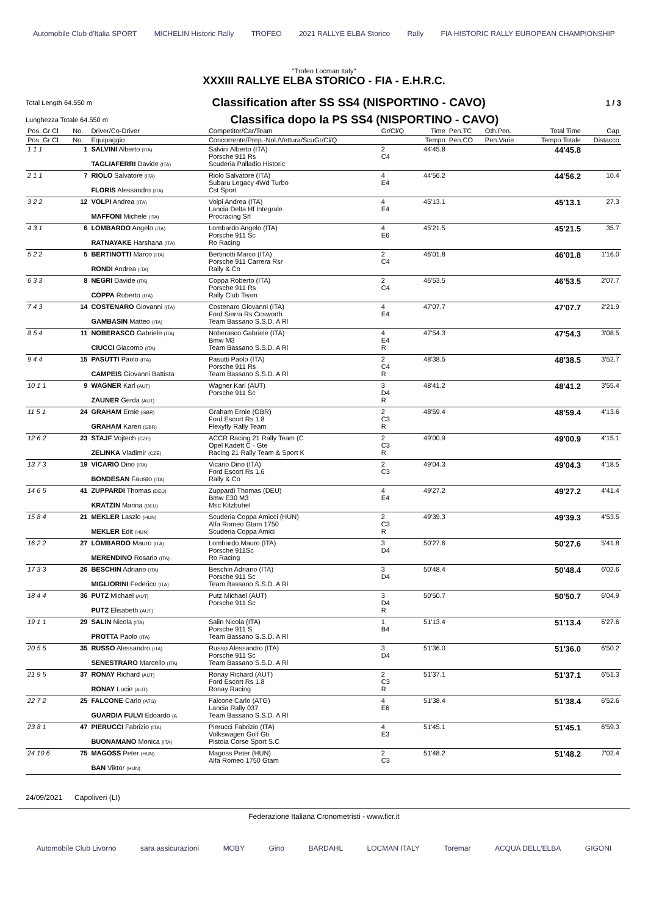Automobile Club d'Italia SPORT MICHELIN Historic Rally TROFEO 2021 RALLYE ELBA Storico Rally FIA HISTORIC RALLY EUROPEAN CHAMPIONSHIP
"Trofeo Locman Italy"
XXXIII RALLYE ELBA STORICO - FIA - E.H.R.C.
Total Length 64.550 m Classification after SS SS4 (NISPORTINO - CAVO) 1 / 3
Lunghezza Totale 64.550 m Classifica dopo la PS SS4 (NISPORTINO - CAVO)
| Pos. Gr Cl | No. | Driver/Co-Driver | Competitor/Car/Team | Gr/Cl/Q | Time | Pen.TC | Oth.Pen. | Total Time | Gap |
| --- | --- | --- | --- | --- | --- | --- | --- | --- | --- |
| Pos. Gr Cl | No. | Equipaggio | Concorrente/Prep.-Nol./Vettura/ScuGr/Cl/Q | | Tempo | Pen.CO | Pen.Varie | Tempo Totale | Distacco |
| 1 1 1 | 1 | SALVINI Alberto (ITA) TAGLIAFERRI Davide (ITA) | Salvini Alberto (ITA) Porsche 911 Rs Scuderia Palladio Historic | 2 C4 | 44'45.8 | | | 44'45.8 | |
| 2 1 1 | 7 | RIOLO Salvatore (ITA) FLORIS Alessandro (ITA) | Riolo Salvatore (ITA) Subaru Legacy 4Wd Turbo Cst Sport | 4 E4 | 44'56.2 | | | 44'56.2 | 10.4 |
| 3 2 2 | 12 | VOLPI Andrea (ITA) MAFFONI Michele (ITA) | Volpi Andrea (ITA) Lancia Delta Hf Integrale Procracing Srl | 4 E4 | 45'13.1 | | | 45'13.1 | 27.3 |
| 4 3 1 | 6 | LOMBARDO Angelo (ITA) RATNAYAKE Harshana (ITA) | Lombardo Angelo (ITA) Porsche 911 Sc Ro Racing | 4 E6 | 45'21.5 | | | 45'21.5 | 35.7 |
| 5 2 2 | 5 | BERTINOTTI Marco (ITA) RONDI Andrea (ITA) | Bertinotti Marco (ITA) Porsche 911 Carrera Rsr Rally & Co | 2 C4 | 46'01.8 | | | 46'01.8 | 1'16.0 |
| 6 3 3 | 8 | NEGRI Davide (ITA) COPPA Roberto (ITA) | Coppa Roberto (ITA) Porsche 911 Rs Rally Club Team | 2 C4 | 46'53.5 | | | 46'53.5 | 2'07.7 |
| 7 4 3 | 14 | COSTENARO Giovanni (ITA) GAMBASIN Matteo (ITA) | Costenaro Giovanni (ITA) Ford Sierra Rs Cosworth Team Bassano S.S.D. A Rl | 4 E4 | 47'07.7 | | | 47'07.7 | 2'21.9 |
| 8 5 4 | 11 | NOBERASCO Gabriele (ITA) CIUCCI Giacomo (ITA) | Noberasco Gabriele (ITA) Bmw M3 Team Bassano S.S.D. A Rl | 4 E4 R | 47'54.3 | | | 47'54.3 | 3'08.5 |
| 9 4 4 | 15 | PASUTTI Paolo (ITA) CAMPEIS Giovanni Battista | Pasutti Paolo (ITA) Porsche 911 Rs Team Bassano S.S.D. A Rl | 2 C4 R | 48'38.5 | | | 48'38.5 | 3'52.7 |
| 10 1 1 | 9 | WAGNER Karl (AUT) ZAUNER Gerda (AUT) | Wagner Karl (AUT) Porsche 911 Sc | 3 D4 R | 48'41.2 | | | 48'41.2 | 3'55.4 |
| 11 5 1 | 24 | GRAHAM Ernie (GBR) GRAHAM Karen (GBR) | Graham Ernie (GBR) Ford Escort Rs 1.8 Flexyfly Rally Team | 2 C3 R | 48'59.4 | | | 48'59.4 | 4'13.6 |
| 12 6 2 | 23 | STAJF Vojtech (CZE) ZELINKA Vladimir (CZE) | ACCR Racing 21 Rally Team (C Opel Kadett C - Gte Racing 21 Rally Team & Sport K | 2 C3 R | 49'00.9 | | | 49'00.9 | 4'15.1 |
| 13 7 3 | 19 | VICARIO Dino (ITA) BONDESAN Fausto (ITA) | Vicario Dino (ITA) Ford Escort Rs 1.6 Rally & Co | 2 C3 | 49'04.3 | | | 49'04.3 | 4'18.5 |
| 14 6 5 | 41 | ZUPPARDI Thomas (DEU) KRATZIN Marina (DEU) | Zuppardi Thomas (DEU) Bmw E30 M3 Msc Kitzbuhel | 4 E4 | 49'27.2 | | | 49'27.2 | 4'41.4 |
| 15 8 4 | 21 | MEKLER Laszlo (HUN) MEKLER Edit (HUN) | Scuderia Coppa Amicci (HUN) Alfa Romeo Gtam 1750 Scuderia Coppa Amici | 2 C3 R | 49'39.3 | | | 49'39.3 | 4'53.5 |
| 16 2 2 | 27 | LOMBARDO Mauro (ITA) MERENDINO Rosario (ITA) | Lombardo Mauro (ITA) Porsche 911Sc Ro Racing | 3 D4 | 50'27.6 | | | 50'27.6 | 5'41.8 |
| 17 3 3 | 26 | BESCHIN Adriano (ITA) MIGLIORINI Federico (ITA) | Beschin Adriano (ITA) Porsche 911 Sc Team Bassano S.S.D. A Rl | 3 D4 | 50'48.4 | | | 50'48.4 | 6'02.6 |
| 18 4 4 | 36 | PUTZ Michael (AUT) PUTZ Elisabeth (AUT) | Putz Michael (AUT) Porsche 911 Sc | 3 D4 R | 50'50.7 | | | 50'50.7 | 6'04.9 |
| 19 1 1 | 29 | SALIN Nicola (ITA) PROTTA Paolo (ITA) | Salin Nicola (ITA) Porsche 911 S Team Bassano S.S.D. A Rl | 1 B4 | 51'13.4 | | | 51'13.4 | 6'27.6 |
| 20 5 5 | 35 | RUSSO Alessandro (ITA) SENESTRARO Marcello (ITA) | Russo Alessandro (ITA) Porsche 911 Sc Team Bassano S.S.D. A Rl | 3 D4 | 51'36.0 | | | 51'36.0 | 6'50.2 |
| 21 9 5 | 37 | RONAY Richard (AUT) RONAY Lucie (AUT) | Ronay Richard (AUT) Ford Escort Rs 1.8 Ronay Racing | 2 C3 R | 51'37.1 | | | 51'37.1 | 6'51.3 |
| 22 7 2 | 25 | FALCONE Carlo (ATG) GUARDIA FULVI Edoardo (A | Falcone Carlo (ATG) Lancia Rally 037 Team Bassano S.S.D. A Rl | 4 E6 | 51'38.4 | | | 51'38.4 | 6'52.6 |
| 23 8 1 | 47 | PIERUCCI Fabrizio (ITA) BUONAMANO Monica (ITA) | Pierucci Fabrizio (ITA) Volkswagen Golf Gti Pistoia Corse Sport S.C | 4 E3 | 51'45.1 | | | 51'45.1 | 6'59.3 |
| 24 10 6 | 75 | MAGOSS Peter (HUN) BAN Viktor (HUN) | Magoss Peter (HUN) Alfa Romeo 1750 Gtam | 2 C3 | 51'48.2 | | | 51'48.2 | 7'02.4 |
24/09/2021 Capoliveri (LI)
Federazione Italiana Cronometristi - www.ficr.it
Automobile Club Livorno sara assicurazioni MOBY Gino BARDAHL LOCMAN ITALY Toremar ACQUA DELL'ELBA GIGONI